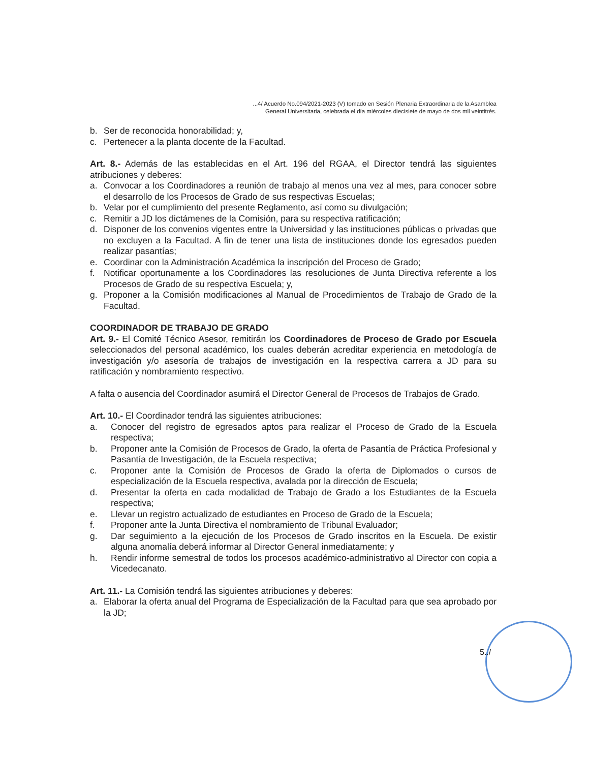...4/ Acuerdo No.094/2021-2023 (V) tomado en Sesión Plenaria Extraordinaria de la Asamblea
General Universitaria, celebrada el día miércoles diecisiete de mayo de dos mil veintitrés.
b. Ser de reconocida honorabilidad; y,
c. Pertenecer a la planta docente de la Facultad.
Art. 8.- Además de las establecidas en el Art. 196 del RGAA, el Director tendrá las siguientes atribuciones y deberes:
a. Convocar a los Coordinadores a reunión de trabajo al menos una vez al mes, para conocer sobre el desarrollo de los Procesos de Grado de sus respectivas Escuelas;
b. Velar por el cumplimiento del presente Reglamento, así como su divulgación;
c. Remitir a JD los dictámenes de la Comisión, para su respectiva ratificación;
d. Disponer de los convenios vigentes entre la Universidad y las instituciones públicas o privadas que no excluyen a la Facultad. A fin de tener una lista de instituciones donde los egresados pueden realizar pasantías;
e. Coordinar con la Administración Académica la inscripción del Proceso de Grado;
f. Notificar oportunamente a los Coordinadores las resoluciones de Junta Directiva referente a los Procesos de Grado de su respectiva Escuela; y,
g. Proponer a la Comisión modificaciones al Manual de Procedimientos de Trabajo de Grado de la Facultad.
COORDINADOR DE TRABAJO DE GRADO
Art. 9.- El Comité Técnico Asesor, remitirán los Coordinadores de Proceso de Grado por Escuela seleccionados del personal académico, los cuales deberán acreditar experiencia en metodología de investigación y/o asesoría de trabajos de investigación en la respectiva carrera a JD para su ratificación y nombramiento respectivo.
A falta o ausencia del Coordinador asumirá el Director General de Procesos de Trabajos de Grado.
Art. 10.- El Coordinador tendrá las siguientes atribuciones:
a. Conocer del registro de egresados aptos para realizar el Proceso de Grado de la Escuela respectiva;
b. Proponer ante la Comisión de Procesos de Grado, la oferta de Pasantía de Práctica Profesional y Pasantía de Investigación, de la Escuela respectiva;
c. Proponer ante la Comisión de Procesos de Grado la oferta de Diplomados o cursos de especialización de la Escuela respectiva, avalada por la dirección de Escuela;
d. Presentar la oferta en cada modalidad de Trabajo de Grado a los Estudiantes de la Escuela respectiva;
e. Llevar un registro actualizado de estudiantes en Proceso de Grado de la Escuela;
f. Proponer ante la Junta Directiva el nombramiento de Tribunal Evaluador;
g. Dar seguimiento a la ejecución de los Procesos de Grado inscritos en la Escuela. De existir alguna anomalía deberá informar al Director General inmediatamente; y
h. Rendir informe semestral de todos los procesos académico-administrativo al Director con copia a Vicedecanato.
Art. 11.- La Comisión tendrá las siguientes atribuciones y deberes:
a. Elaborar la oferta anual del Programa de Especialización de la Facultad para que sea aprobado por la JD;
5../